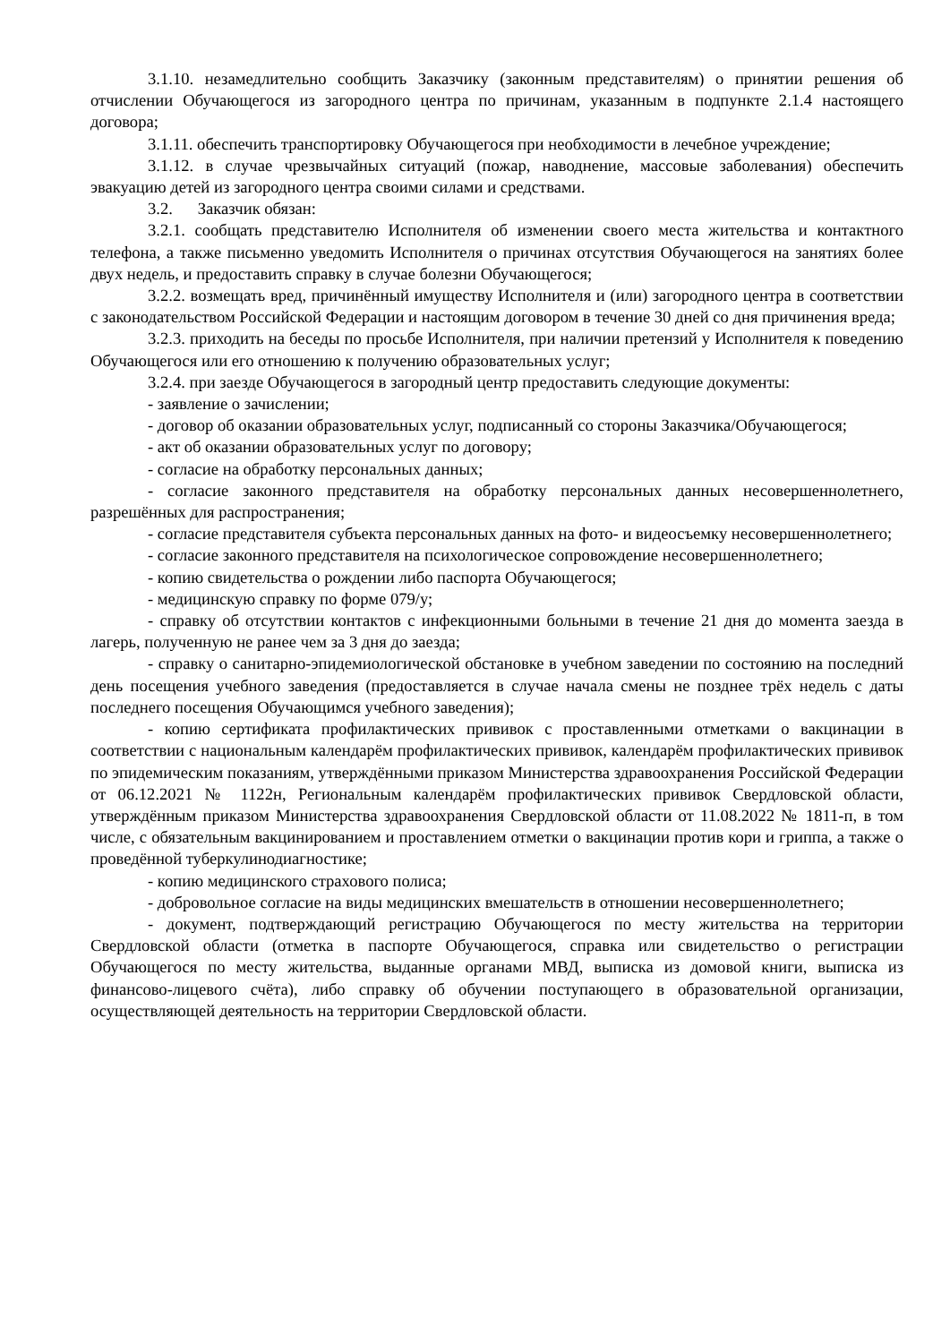3.1.10. незамедлительно сообщить Заказчику (законным представителям) о принятии решения об отчислении Обучающегося из загородного центра по причинам, указанным в подпункте 2.1.4 настоящего договора;
3.1.11. обеспечить транспортировку Обучающегося при необходимости в лечебное учреждение;
3.1.12. в случае чрезвычайных ситуаций (пожар, наводнение, массовые заболевания) обеспечить эвакуацию детей из загородного центра своими силами и средствами.
3.2. Заказчик обязан:
3.2.1. сообщать представителю Исполнителя об изменении своего места жительства и контактного телефона, а также письменно уведомить Исполнителя о причинах отсутствия Обучающегося на занятиях более двух недель, и предоставить справку в случае болезни Обучающегося;
3.2.2. возмещать вред, причинённый имуществу Исполнителя и (или) загородного центра в соответствии с законодательством Российской Федерации и настоящим договором в течение 30 дней со дня причинения вреда;
3.2.3. приходить на беседы по просьбе Исполнителя, при наличии претензий у Исполнителя к поведению Обучающегося или его отношению к получению образовательных услуг;
3.2.4. при заезде Обучающегося в загородный центр предоставить следующие документы:
- заявление о зачислении;
- договор об оказании образовательных услуг, подписанный со стороны Заказчика/Обучающегося;
- акт об оказании образовательных услуг по договору;
- согласие на обработку персональных данных;
- согласие законного представителя на обработку персональных данных несовершеннолетнего, разрешённых для распространения;
- согласие представителя субъекта персональных данных на фото- и видеосъемку несовершеннолетнего;
- согласие законного представителя на психологическое сопровождение несовершеннолетнего;
- копию свидетельства о рождении либо паспорта Обучающегося;
- медицинскую справку по форме 079/у;
- справку об отсутствии контактов с инфекционными больными в течение 21 дня до момента заезда в лагерь, полученную не ранее чем за 3 дня до заезда;
- справку о санитарно-эпидемиологической обстановке в учебном заведении по состоянию на последний день посещения учебного заведения (предоставляется в случае начала смены не позднее трёх недель с даты последнего посещения Обучающимся учебного заведения);
- копию сертификата профилактических прививок с проставленными отметками о вакцинации в соответствии с национальным календарём профилактических прививок, календарём профилактических прививок по эпидемическим показаниям, утверждёнными приказом Министерства здравоохранения Российской Федерации от 06.12.2021 № 1122н, Региональным календарём профилактических прививок Свердловской области, утверждённым приказом Министерства здравоохранения Свердловской области от 11.08.2022 № 1811-п, в том числе, с обязательным вакцинированием и проставлением отметки о вакцинации против кори и гриппа, а также о проведённой туберкулинодиагностике;
- копию медицинского страхового полиса;
- добровольное согласие на виды медицинских вмешательств в отношении несовершеннолетнего;
- документ, подтверждающий регистрацию Обучающегося по месту жительства на территории Свердловской области (отметка в паспорте Обучающегося, справка или свидетельство о регистрации Обучающегося по месту жительства, выданные органами МВД, выписка из домовой книги, выписка из финансово-лицевого счёта), либо справку об обучении поступающего в образовательной организации, осуществляющей деятельность на территории Свердловской области.